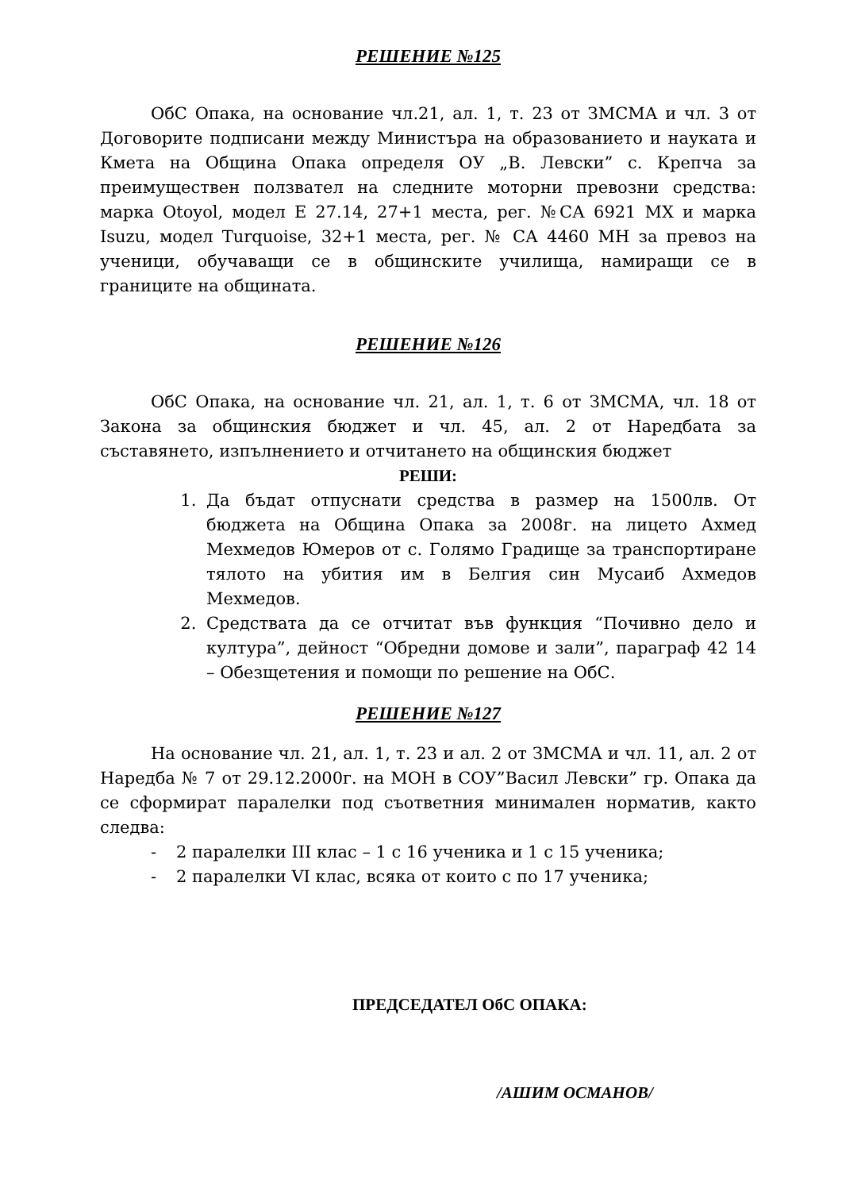РЕШЕНИЕ №125
ОбС Опака, на основание чл.21, ал. 1, т. 23 от ЗМСМА и чл. 3 от Договорите подписани между Министъра на образованието и науката и Кмета на Община Опака определя ОУ „В. Левски” с. Крепча за преимуществен ползвател на следните моторни превозни средства: марка Otoyol, модел Е 27.14, 27+1 места, рег. №СА 6921 МХ и марка Isuzu, модел Turquoise, 32+1 места, рег. № СА 4460 МН за превоз на ученици, обучаващи се в общинските училища, намиращи се в границите на общината.
РЕШЕНИЕ №126
ОбС Опака, на основание чл. 21, ал. 1, т. 6 от ЗМСМА, чл. 18 от Закона за общинския бюджет и чл. 45, ал. 2 от Наредбата за съставянето, изпълнението и отчитането на общинския бюджет
РЕШИ:
1. Да бъдат отпуснати средства в размер на 1500лв. От бюджета на Община Опака за 2008г. на лицето Ахмед Мехмедов Юмеров от с. Голямо Градище за транспортиране тялото на убития им в Белгия син Мусаиб Ахмедов Мехмедов.
2. Средствата да се отчитат във функция “Почивно дело и култура”, дейност “Обредни домове и зали”, параграф 42 14 – Обезщетения и помощи по решение на ОбС.
РЕШЕНИЕ №127
На основание чл. 21, ал. 1, т. 23 и ал. 2 от ЗМСМА и чл. 11, ал. 2 от Наредба № 7 от 29.12.2000г. на МОН в СОУ”Васил Левски” гр. Опака да се сформират паралелки под съответния минимален норматив, както следва:
- 2 паралелки III клас – 1 с 16 ученика и 1 с 15 ученика;
- 2 паралелки VI клас, всяка от които с по 17 ученика;
ПРЕДСЕДАТЕЛ ОбС ОПАКА:
/АШИМ ОСМАНОВ/